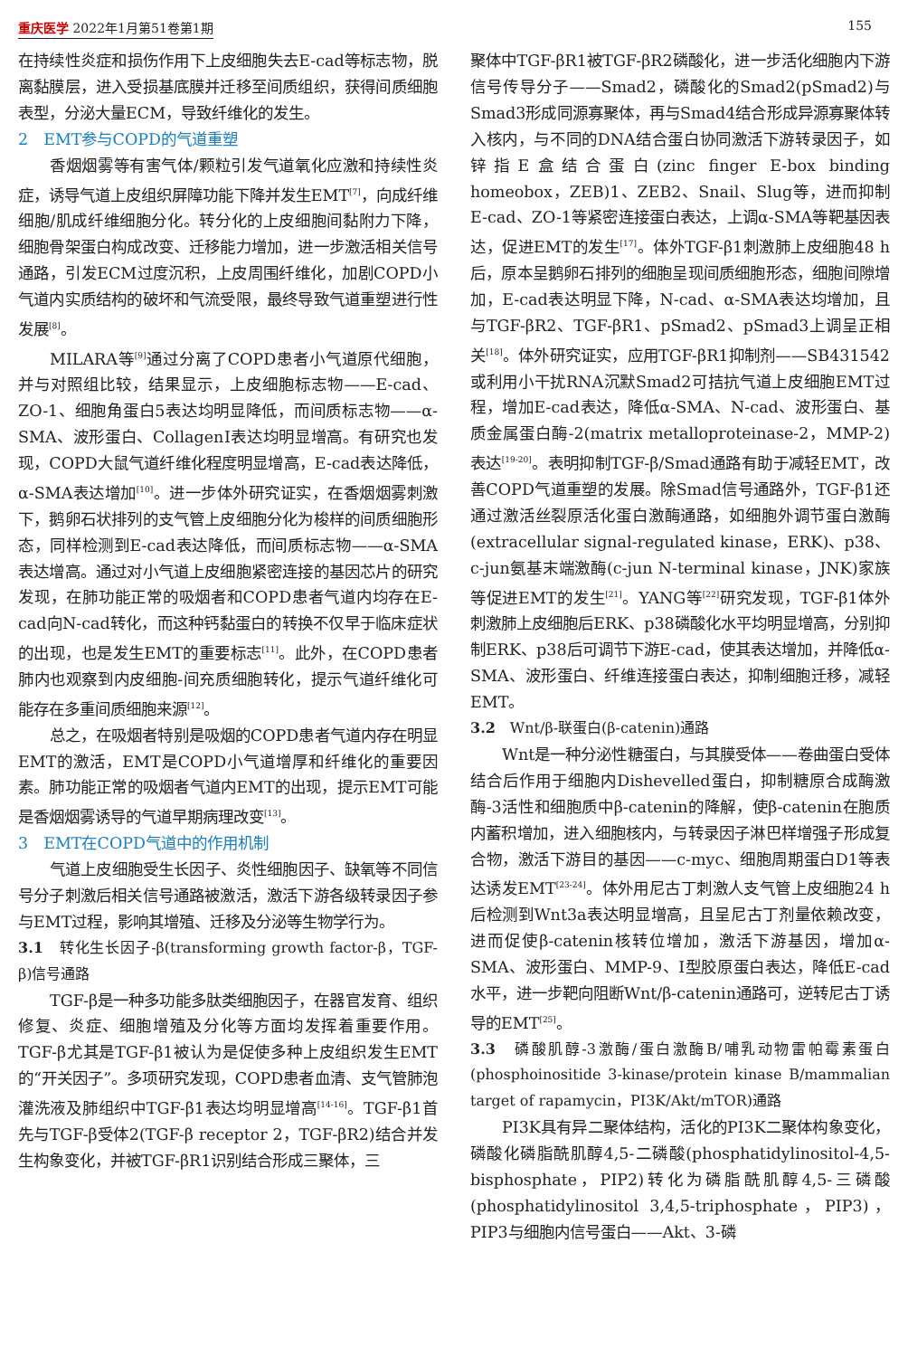重庆医学 2022年1月第51卷第1期 155
在持续性炎症和损伤作用下上皮细胞失去E-cad等标志物，脱离黏膜层，进入受损基底膜并迁移至间质组织，获得间质细胞表型，分泌大量ECM，导致纤维化的发生。
2　EMT参与COPD的气道重塑
香烟烟雾等有害气体/颗粒引发气道氧化应激和持续性炎症，诱导气道上皮组织屏障功能下降并发生EMT<sup>[7]</sup>，向成纤维细胞/肌成纤维细胞分化。转分化的上皮细胞间黏附力下降，细胞骨架蛋白构成改变、迁移能力增加，进一步激活相关信号通路，引发ECM过度沉积，上皮周围纤维化，加剧COPD小气道内实质结构的破坏和气流受限，最终导致气道重塑进行性发展<sup>[8]</sup>。
MILARA等<sup>[9]</sup>通过分离了COPD患者小气道原代细胞，并与对照组比较，结果显示，上皮细胞标志物——E-cad、ZO-1、细胞角蛋白5表达均明显降低，而间质标志物——α-SMA、波形蛋白、CollagenⅠ表达均明显增高。有研究也发现，COPD大鼠气道纤维化程度明显增高，E-cad表达降低，α-SMA表达增加<sup>[10]</sup>。进一步体外研究证实，在香烟烟雾刺激下，鹅卵石状排列的支气管上皮细胞分化为梭样的间质细胞形态，同样检测到E-cad表达降低，而间质标志物——α-SMA表达增高。通过对小气道上皮细胞紧密连接的基因芯片的研究发现，在肺功能正常的吸烟者和COPD患者气道内均存在E-cad向N-cad转化，而这种钙黏蛋白的转换不仅早于临床症状的出现，也是发生EMT的重要标志<sup>[11]</sup>。此外，在COPD患者肺内也观察到内皮细胞-间充质细胞转化，提示气道纤维化可能存在多重间质细胞来源<sup>[12]</sup>。
总之，在吸烟者特别是吸烟的COPD患者气道内存在明显EMT的激活，EMT是COPD小气道增厚和纤维化的重要因素。肺功能正常的吸烟者气道内EMT的出现，提示EMT可能是香烟烟雾诱导的气道早期病理改变<sup>[13]</sup>。
3　EMT在COPD气道中的作用机制
气道上皮细胞受生长因子、炎性细胞因子、缺氧等不同信号分子刺激后相关信号通路被激活，激活下游各级转录因子参与EMT过程，影响其增殖、迁移及分泌等生物学行为。
3.1　转化生长因子-β(transforming growth factor-β，TGF-β)信号通路
TGF-β是一种多功能多肽类细胞因子，在器官发育、组织修复、炎症、细胞增殖及分化等方面均发挥着重要作用。TGF-β尤其是TGF-β1被认为是促使多种上皮组织发生EMT的“开关因子”。多项研究发现，COPD患者血清、支气管肺泡灌洗液及肺组织中TGF-β1表达均明显增高<sup>[14-16]</sup>。TGF-β1首先与TGF-β受体2(TGF-β receptor 2，TGF-βR2)结合并发生构象变化，并被TGF-βR1识别结合形成三聚体，三
聚体中TGF-βR1被TGF-βR2磷酸化，进一步活化细胞内下游信号传导分子——Smad2，磷酸化的Smad2(pSmad2)与Smad3形成同源寡聚体，再与Smad4结合形成异源寡聚体转入核内，与不同的DNA结合蛋白协同激活下游转录因子，如锌指E盒结合蛋白(zinc finger E-box binding homeobox，ZEB)1、ZEB2、Snail、Slug等，进而抑制E-cad、ZO-1等紧密连接蛋白表达，上调α-SMA等靶基因表达，促进EMT的发生<sup>[17]</sup>。体外TGF-β1刺激肺上皮细胞48 h后，原本呈鹅卵石排列的细胞呈现间质细胞形态，细胞间隙增加，E-cad表达明显下降，N-cad、α-SMA表达均增加，且与TGF-βR2、TGF-βR1、pSmad2、pSmad3上调呈正相关<sup>[18]</sup>。体外研究证实，应用TGF-βR1抑制剂——SB431542或利用小干扰RNA沉默Smad2可拮抗气道上皮细胞EMT过程，增加E-cad表达，降低α-SMA、N-cad、波形蛋白、基质金属蛋白酶-2(matrix metalloproteinase-2，MMP-2)表达<sup>[19-20]</sup>。表明抑制TGF-β/Smad通路有助于减轻EMT，改善COPD气道重塑的发展。除Smad信号通路外，TGF-β1还通过激活丝裂原活化蛋白激酶通路，如细胞外调节蛋白激酶(extracellular signal-regulated kinase，ERK)、p38、c-jun氨基末端激酶(c-jun N-terminal kinase，JNK)家族等促进EMT的发生<sup>[21]</sup>。YANG等<sup>[22]</sup>研究发现，TGF-β1体外刺激肺上皮细胞后ERK、p38磷酸化水平均明显增高，分别抑制ERK、p38后可调节下游E-cad，使其表达增加，并降低α-SMA、波形蛋白、纤维连接蛋白表达，抑制细胞迁移，减轻EMT。
3.2　Wnt/β-联蛋白(β-catenin)通路
Wnt是一种分泌性糖蛋白，与其膜受体——卷曲蛋白受体结合后作用于细胞内Dishevelled蛋白，抑制糖原合成酶激酶-3活性和细胞质中β-catenin的降解，使β-catenin在胞质内蓄积增加，进入细胞核内，与转录因子淋巴样增强子形成复合物，激活下游目的基因——c-myc、细胞周期蛋白D1等表达诱发EMT<sup>[23-24]</sup>。体外用尼古丁刺激人支气管上皮细胞24 h后检测到Wnt3a表达明显增高，且呈尼古丁剂量依赖改变，进而促使β-catenin核转位增加，激活下游基因，增加α-SMA、波形蛋白、MMP-9、Ⅰ型胶原蛋白表达，降低E-cad水平，进一步靶向阻断Wnt/β-catenin通路可，逆转尼古丁诱导的EMT<sup>[25]</sup>。
3.3　磷酸肌醇-3激酶/蛋白激酶B/哺乳动物雷帕霉素蛋白(phosphoinositide 3-kinase/protein kinase B/mammalian target of rapamycin，PI3K/Akt/mTOR)通路
PI3K具有异二聚体结构，活化的PI3K二聚体构象变化，磷酸化磷脂酰肌醇4,5-二磷酸(phosphatidylinositol-4,5-bisphosphate，PIP2)转化为磷脂酰肌醇4,5-三磷酸(phosphatidylinositol 3,4,5-triphosphate，PIP3)，PIP3与细胞内信号蛋白——Akt、3-磷